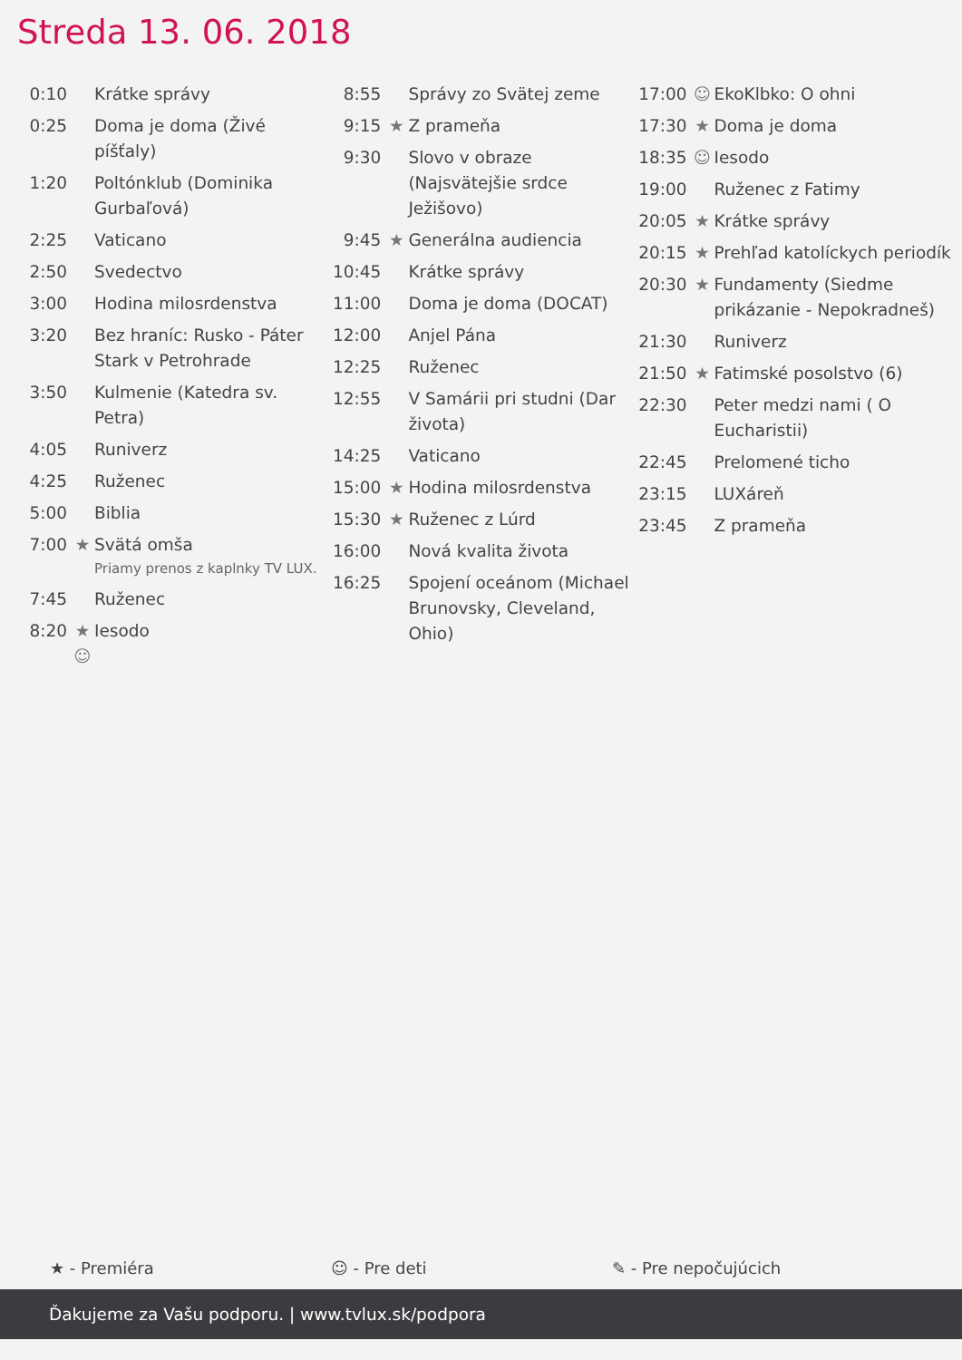Streda 13. 06. 2018
| 0:10 | | Krátke správy |
| 0:25 | | Doma je doma (Živé píšťaly) |
| 1:20 | | Poltónklub (Dominika Gurbaľová) |
| 2:25 | | Vaticano |
| 2:50 | | Svedectvo |
| 3:00 | | Hodina milosrdenstva |
| 3:20 | | Bez hraníc: Rusko - Páter Stark v Petrohrade |
| 3:50 | | Kulmenie (Katedra sv. Petra) |
| 4:05 | | Runiverz |
| 4:25 | | Ruženec |
| 5:00 | | Biblia |
| 7:00 | ★ | Svätá omša Priamy prenos z kaplnky TV LUX. |
| 7:45 | | Ruženec |
| 8:20 | ★ ☺ | Iesodo |
| 8:55 | | Správy zo Svätej zeme |
| 9:15 | ★ | Z prameňa |
| 9:30 | | Slovo v obraze (Najsvätejšie srdce Ježišovo) |
| 9:45 | ★ | Generálna audiencia |
| 10:45 | | Krátke správy |
| 11:00 | | Doma je doma (DOCAT) |
| 12:00 | | Anjel Pána |
| 12:25 | | Ruženec |
| 12:55 | | V Samárii pri studni (Dar života) |
| 14:25 | | Vaticano |
| 15:00 | ★ | Hodina milosrdenstva |
| 15:30 | ★ | Ruženec z Lúrd |
| 16:00 | | Nová kvalita života |
| 16:25 | | Spojení oceánom (Michael Brunovsky, Cleveland, Ohio) |
| 17:00 | ☺ | EkoKlbko: O ohni |
| 17:30 | ★ | Doma je doma |
| 18:35 | ☺ | Iesodo |
| 19:00 | | Ruženec z Fatimy |
| 20:05 | ★ | Krátke správy |
| 20:15 | ★ | Prehľad katolíckych periodík |
| 20:30 | ★ | Fundamenty (Siedme prikázanie - Nepokradneš) |
| 21:30 | | Runiverz |
| 21:50 | ★ | Fatimské posolstvo (6) |
| 22:30 | | Peter medzi nami ( O Eucharistii) |
| 22:45 | | Prelomené ticho |
| 23:15 | | LUXáreň |
| 23:45 | | Z prameňa |
★ - Premiéra ☺ - Pre deti ✎ - Pre nepočujúcich
Ďakujeme za Vašu podporu. | www.tvlux.sk/podpora